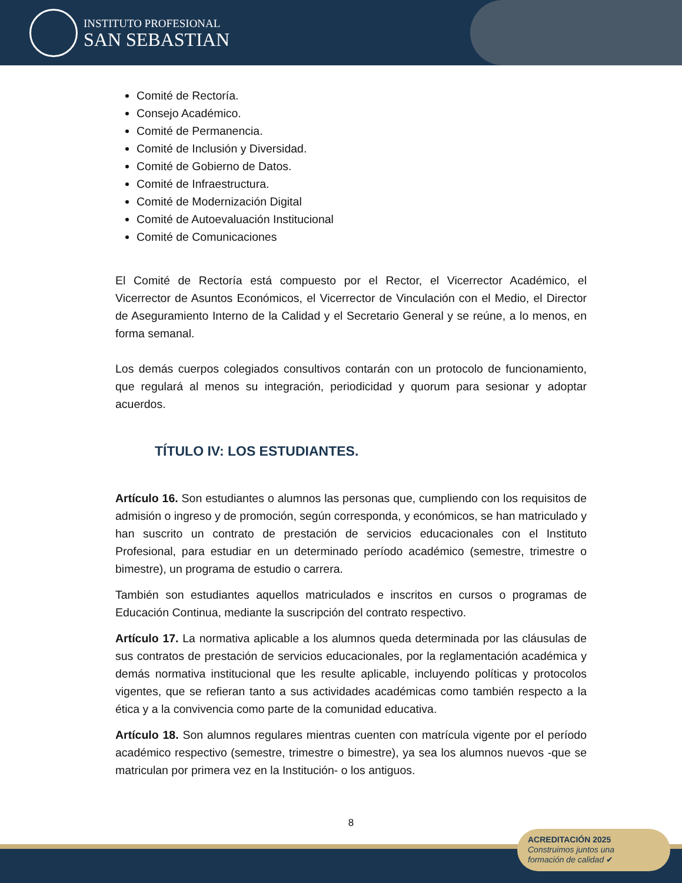INSTITUTO PROFESIONAL
SAN SEBASTIAN
Comité de Rectoría.
Consejo Académico.
Comité de Permanencia.
Comité de Inclusión y Diversidad.
Comité de Gobierno de Datos.
Comité de Infraestructura.
Comité de Modernización Digital
Comité de Autoevaluación Institucional
Comité de Comunicaciones
El Comité de Rectoría está compuesto por el Rector, el Vicerrector Académico, el Vicerrector de Asuntos Económicos, el Vicerrector de Vinculación con el Medio, el Director de Aseguramiento Interno de la Calidad y el Secretario General y se reúne, a lo menos, en forma semanal.
Los demás cuerpos colegiados consultivos contarán con un protocolo de funcionamiento, que regulará al menos su integración, periodicidad y quorum para sesionar y adoptar acuerdos.
TÍTULO IV: LOS ESTUDIANTES.
Artículo 16. Son estudiantes o alumnos las personas que, cumpliendo con los requisitos de admisión o ingreso y de promoción, según corresponda, y económicos, se han matriculado y han suscrito un contrato de prestación de servicios educacionales con el Instituto Profesional, para estudiar en un determinado período académico (semestre, trimestre o bimestre), un programa de estudio o carrera.
También son estudiantes aquellos matriculados e inscritos en cursos o programas de Educación Continua, mediante la suscripción del contrato respectivo.
Artículo 17. La normativa aplicable a los alumnos queda determinada por las cláusulas de sus contratos de prestación de servicios educacionales, por la reglamentación académica y demás normativa institucional que les resulte aplicable, incluyendo políticas y protocolos vigentes, que se refieran tanto a sus actividades académicas como también respecto a la ética y a la convivencia como parte de la comunidad educativa.
Artículo 18. Son alumnos regulares mientras cuenten con matrícula vigente por el período académico respectivo (semestre, trimestre o bimestre), ya sea los alumnos nuevos -que se matriculan por primera vez en la Institución- o los antiguos.
8
ACREDITACIÓN 2025
Construimos juntos una
formación de calidad ✔